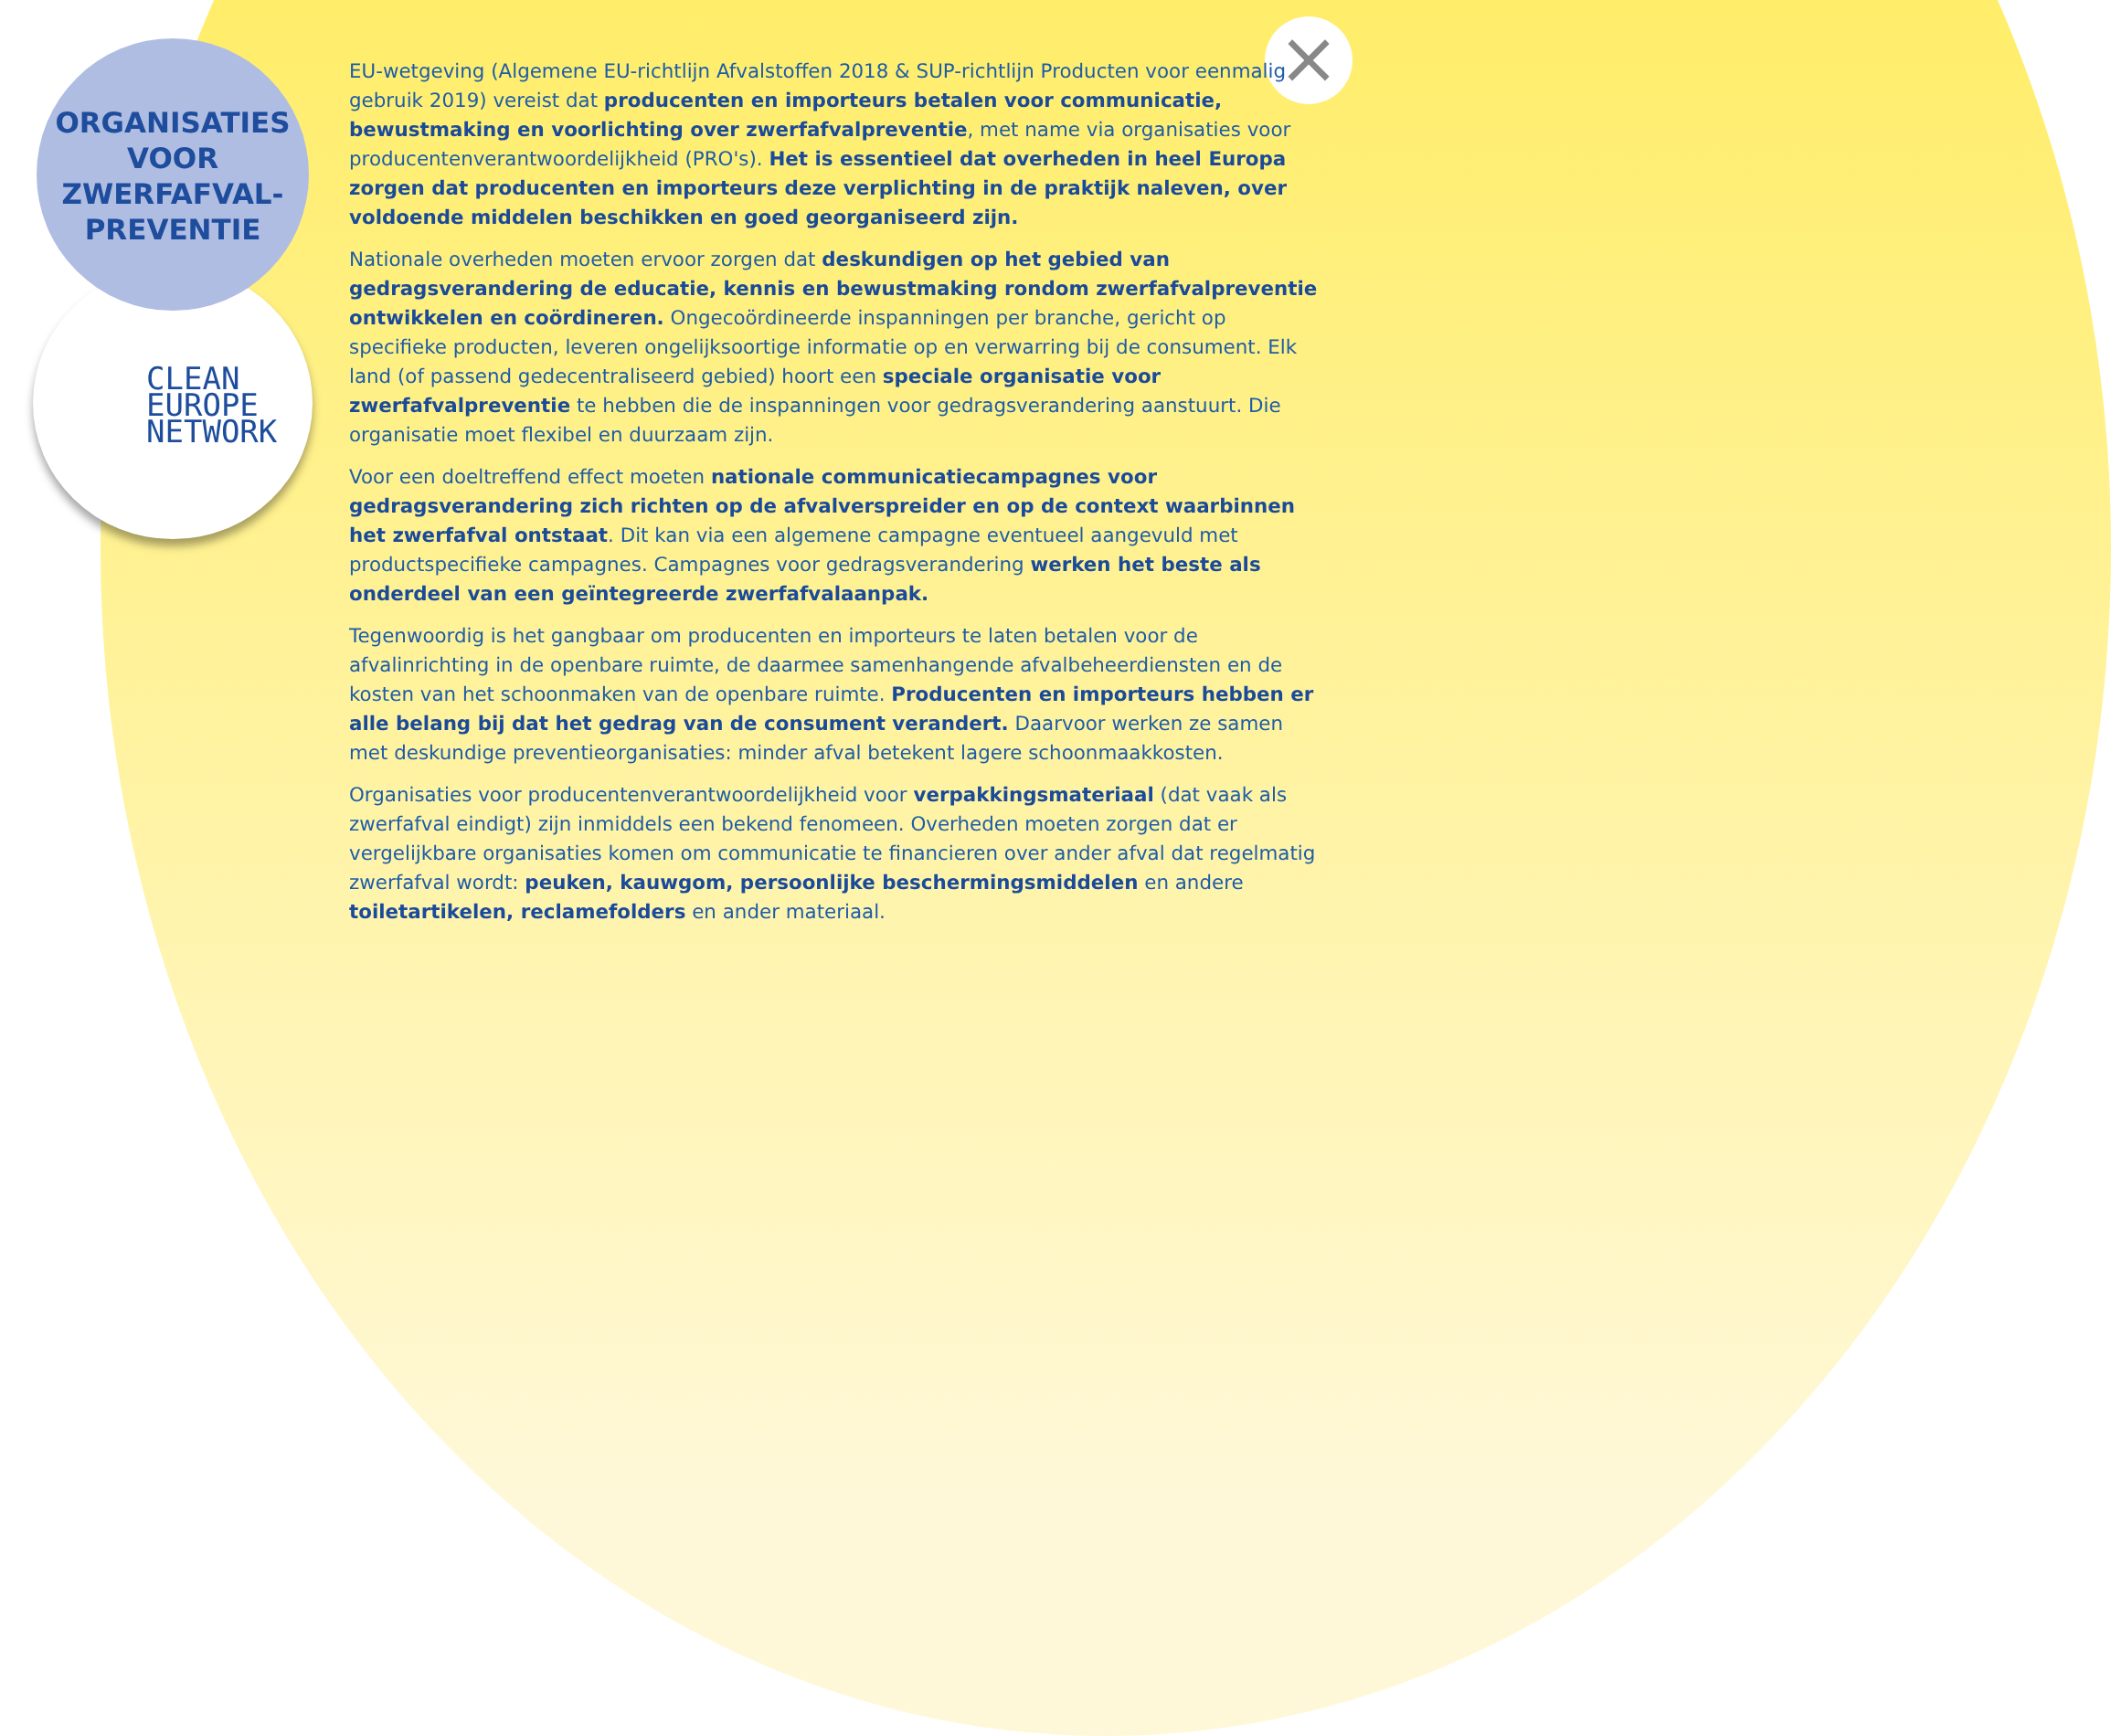×
ORGANISATIES
VOOR
ZWERFAFVAL-
PREVENTIE
CLEAN
EUROPE
NETWORK
EU-wetgeving (Algemene EU-richtlijn Afvalstoffen 2018 & SUP-richtlijn Producten voor eenmalig gebruik 2019) vereist dat producenten en importeurs betalen voor communicatie, bewustmaking en voorlichting over zwerfafvalpreventie, met name via organisaties voor producentenverantwoordelijkheid (PRO's). Het is essentieel dat overheden in heel Europa zorgen dat producenten en importeurs deze verplichting in de praktijk naleven, over voldoende middelen beschikken en goed georganiseerd zijn.
Nationale overheden moeten ervoor zorgen dat deskundigen op het gebied van gedragsverandering de educatie, kennis en bewustmaking rondom zwerfafvalpreventie ontwikkelen en coördineren. Ongecoördineerde inspanningen per branche, gericht op specifieke producten, leveren ongelijksoortige informatie op en verwarring bij de consument. Elk land (of passend gedecentraliseerd gebied) hoort een speciale organisatie voor zwerfafvalpreventie te hebben die de inspanningen voor gedragsverandering aanstuurt. Die organisatie moet flexibel en duurzaam zijn.
Voor een doeltreffend effect moeten nationale communicatiecampagnes voor gedragsverandering zich richten op de afvalverspreider en op de context waarbinnen het zwerfafval ontstaat. Dit kan via een algemene campagne eventueel aangevuld met productspecifieke campagnes. Campagnes voor gedragsverandering werken het beste als onderdeel van een geïntegreerde zwerfafvalaanpak.
Tegenwoordig is het gangbaar om producenten en importeurs te laten betalen voor de afvalinrichting in de openbare ruimte, de daarmee samenhangende afvalbeheerdiensten en de kosten van het schoonmaken van de openbare ruimte. Producenten en importeurs hebben er alle belang bij dat het gedrag van de consument verandert. Daarvoor werken ze samen met deskundige preventieorganisaties: minder afval betekent lagere schoonmaakkosten.
Organisaties voor producentenverantwoordelijkheid voor verpakkingsmateriaal (dat vaak als zwerfafval eindigt) zijn inmiddels een bekend fenomeen. Overheden moeten zorgen dat er vergelijkbare organisaties komen om communicatie te financieren over ander afval dat regelmatig zwerfafval wordt: peuken, kauwgom, persoonlijke beschermingsmiddelen en andere toiletartikelen, reclamefolders en ander materiaal.